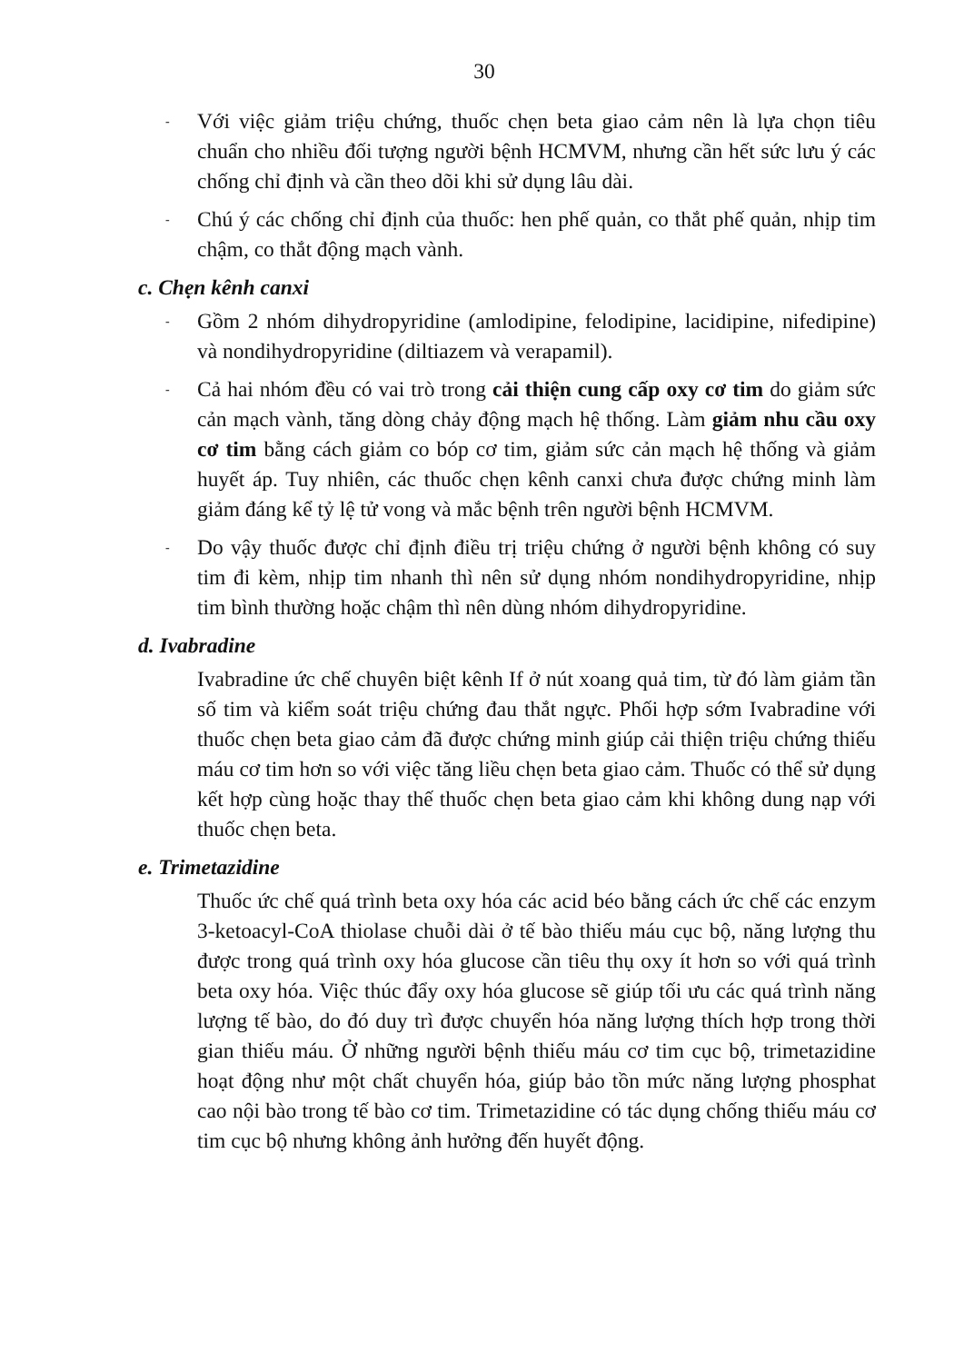30
-
Với việc giảm triệu chứng, thuốc chẹn beta giao cảm nên là lựa chọn tiêu chuẩn cho nhiều đối tượng người bệnh HCMVM, nhưng cần hết sức lưu ý các chống chỉ định và cần theo dõi khi sử dụng lâu dài.
-
Chú ý các chống chỉ định của thuốc: hen phế quản, co thắt phế quản, nhịp tim chậm, co thắt động mạch vành.
c. Chẹn kênh canxi
-
Gồm 2 nhóm dihydropyridine (amlodipine, felodipine, lacidipine, nifedipine) và nondihydropyridine (diltiazem và verapamil).
-
Cả hai nhóm đều có vai trò trong cải thiện cung cấp oxy cơ tim do giảm sức cản mạch vành, tăng dòng chảy động mạch hệ thống. Làm giảm nhu cầu oxy cơ tim bằng cách giảm co bóp cơ tim, giảm sức cản mạch hệ thống và giảm huyết áp. Tuy nhiên, các thuốc chẹn kênh canxi chưa được chứng minh làm giảm đáng kể tỷ lệ tử vong và mắc bệnh trên người bệnh HCMVM.
-
Do vậy thuốc được chỉ định điều trị triệu chứng ở người bệnh không có suy tim đi kèm, nhịp tim nhanh thì nên sử dụng nhóm nondihydropyridine, nhịp tim bình thường hoặc chậm thì nên dùng nhóm dihydropyridine.
d. Ivabradine
Ivabradine ức chế chuyên biệt kênh If ở nút xoang quả tim, từ đó làm giảm tần số tim và kiểm soát triệu chứng đau thắt ngực. Phối hợp sớm Ivabradine với thuốc chẹn beta giao cảm đã được chứng minh giúp cải thiện triệu chứng thiếu máu cơ tim hơn so với việc tăng liều chẹn beta giao cảm. Thuốc có thể sử dụng kết hợp cùng hoặc thay thế thuốc chẹn beta giao cảm khi không dung nạp với thuốc chẹn beta.
e. Trimetazidine
Thuốc ức chế quá trình beta oxy hóa các acid béo bằng cách ức chế các enzym 3-ketoacyl-CoA thiolase chuỗi dài ở tế bào thiếu máu cục bộ, năng lượng thu được trong quá trình oxy hóa glucose cần tiêu thụ oxy ít hơn so với quá trình beta oxy hóa. Việc thúc đẩy oxy hóa glucose sẽ giúp tối ưu các quá trình năng lượng tế bào, do đó duy trì được chuyển hóa năng lượng thích hợp trong thời gian thiếu máu. Ở những người bệnh thiếu máu cơ tim cục bộ, trimetazidine hoạt động như một chất chuyển hóa, giúp bảo tồn mức năng lượng phosphat cao nội bào trong tế bào cơ tim. Trimetazidine có tác dụng chống thiếu máu cơ tim cục bộ nhưng không ảnh hưởng đến huyết động.